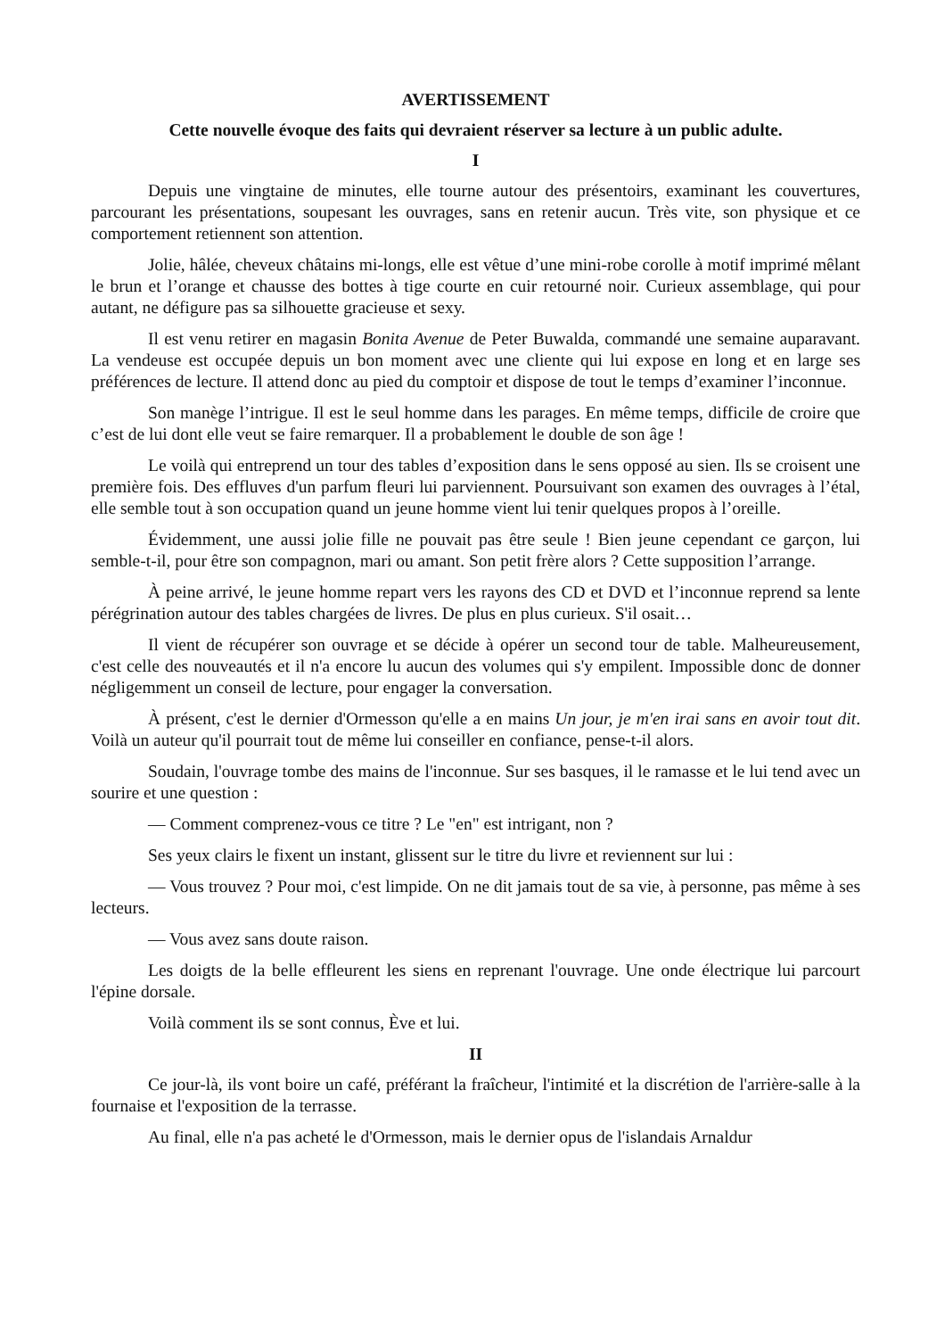AVERTISSEMENT
Cette nouvelle évoque des faits qui devraient réserver sa lecture à un public adulte.
I
Depuis une vingtaine de minutes, elle tourne autour des présentoirs, examinant les couvertures, parcourant les présentations, soupesant les ouvrages, sans en retenir aucun. Très vite, son physique et ce comportement retiennent son attention.
Jolie, hâlée, cheveux châtains mi-longs, elle est vêtue d’une mini-robe corolle à motif imprimé mêlant le brun et l’orange et chausse des bottes à tige courte en cuir retourné noir. Curieux assemblage, qui pour autant, ne défigure pas sa silhouette gracieuse et sexy.
Il est venu retirer en magasin Bonita Avenue de Peter Buwalda, commandé une semaine auparavant. La vendeuse est occupée depuis un bon moment avec une cliente qui lui expose en long et en large ses préférences de lecture. Il attend donc au pied du comptoir et dispose de tout le temps d’examiner l’inconnue.
Son manège l’intrigue. Il est le seul homme dans les parages. En même temps, difficile de croire que c’est de lui dont elle veut se faire remarquer. Il a probablement le double de son âge !
Le voilà qui entreprend un tour des tables d’exposition dans le sens opposé au sien. Ils se croisent une première fois. Des effluves d'un parfum fleuri lui parviennent. Poursuivant son examen des ouvrages à l’étal, elle semble tout à son occupation quand un jeune homme vient lui tenir quelques propos à l’oreille.
Évidemment, une aussi jolie fille ne pouvait pas être seule ! Bien jeune cependant ce garçon, lui semble-t-il, pour être son compagnon, mari ou amant. Son petit frère alors ? Cette supposition l’arrange.
À peine arrivé, le jeune homme repart vers les rayons des CD et DVD et l’inconnue reprend sa lente pérégrination autour des tables chargées de livres. De plus en plus curieux. S'il osait…
Il vient de récupérer son ouvrage et se décide à opérer un second tour de table. Malheureusement, c'est celle des nouveautés et il n'a encore lu aucun des volumes qui s'y empilent. Impossible donc de donner négligemment un conseil de lecture, pour engager la conversation.
À présent, c'est le dernier d'Ormesson qu'elle a en mains Un jour, je m'en irai sans en avoir tout dit. Voilà un auteur qu'il pourrait tout de même lui conseiller en confiance, pense-t-il alors.
Soudain, l'ouvrage tombe des mains de l'inconnue. Sur ses basques, il le ramasse et le lui tend avec un sourire et une question :
— Comment comprenez-vous ce titre ? Le "en" est intrigant, non ?
Ses yeux clairs le fixent un instant, glissent sur le titre du livre et reviennent sur lui :
— Vous trouvez ? Pour moi, c'est limpide. On ne dit jamais tout de sa vie, à personne, pas même à ses lecteurs.
— Vous avez sans doute raison.
Les doigts de la belle effleurent les siens en reprenant l'ouvrage. Une onde électrique lui parcourt l'épine dorsale.
Voilà comment ils se sont connus, Ève et lui.
II
Ce jour-là, ils vont boire un café, préférant la fraîcheur, l'intimité et la discrétion de l'arrière-salle à la fournaise et l'exposition de la terrasse.
Au final, elle n'a pas acheté le d'Ormesson, mais le dernier opus de l'islandais Arnaldur